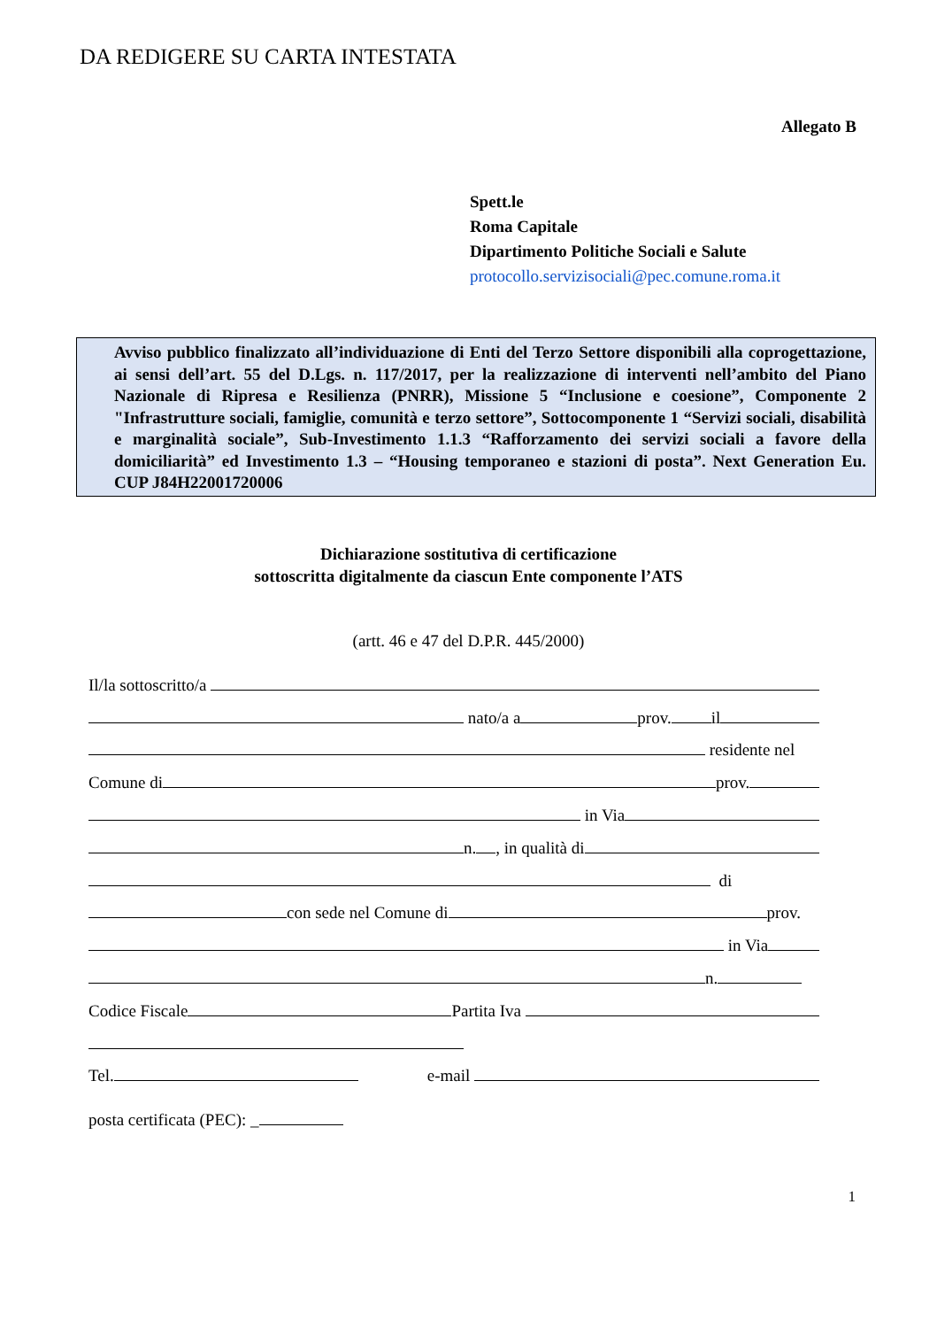DA REDIGERE SU CARTA INTESTATA
Allegato B
Spett.le
Roma Capitale
Dipartimento Politiche Sociali e Salute
protocollo.servizisociali@pec.comune.roma.it
Avviso pubblico finalizzato all’individuazione di Enti del Terzo Settore disponibili alla coprogettazione, ai sensi dell’art. 55 del D.Lgs. n. 117/2017, per la realizzazione di interventi nell’ambito del Piano Nazionale di Ripresa e Resilienza (PNRR), Missione 5 “Inclusione e coesione”, Componente 2 "Infrastrutture sociali, famiglie, comunità e terzo settore”, Sottocomponente 1 “Servizi sociali, disabilità e marginalità sociale”, Sub-Investimento 1.1.3 “Rafforzamento dei servizi sociali a favore della domiciliarità” ed Investimento 1.3 – “Housing temporaneo e stazioni di posta”. Next Generation Eu. CUP J84H22001720006
Dichiarazione sostitutiva di certificazione
sottoscritta digitalmente da ciascun Ente componente l’ATS
(artt. 46 e 47 del D.P.R. 445/2000)
Il/la sottoscritto/a
nato/a a prov. il
residente nel
Comune di prov.
in Via
n. , in qualità di
di
con sede nel Comune di prov.
in Via
n.
Codice Fiscale Partita Iva
Tel. e-mail
posta certificata (PEC): _
1